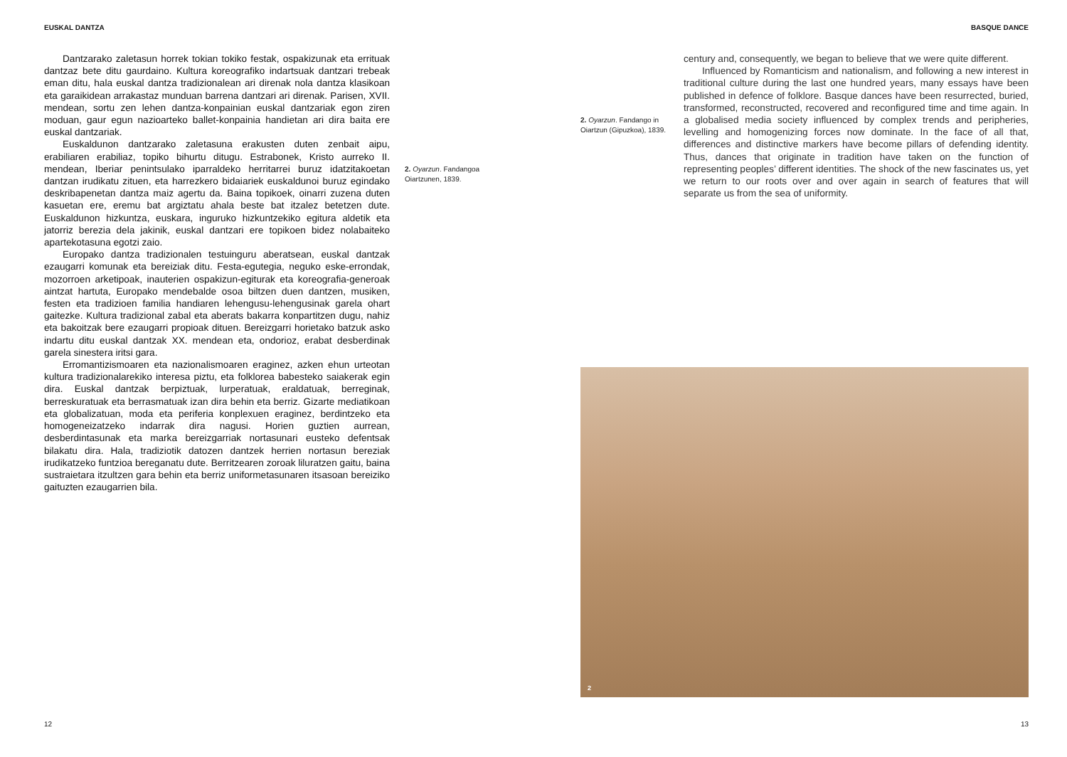EUSKAL DANTZA BASQUE DANCE
Dantzarako zaletasun horrek tokian tokiko festak, ospakizunak eta errituak dantzaz bete ditu gaurdaino. Kultura koreografiko indartsuak dantzari trebeak eman ditu, hala euskal dantza tradizionalean ari direnak nola dantza klasikoan eta garaikidean arrakastaz munduan barrena dantzari ari direnak. Parisen, XVII. mendean, sortu zen lehen dantza-konpainian euskal dantzariak egon ziren moduan, gaur egun nazioarteko ballet-konpainia handietan ari dira baita ere euskal dantzariak.
Euskaldunon dantzarako zaletasuna erakusten duten zenbait aipu, erabiliaren erabiliaz, topiko bihurtu ditugu. Estrabonek, Kristo aurreko II. mendean, Iberiar penintsulako iparraldeko herritarrei buruz idatzitakoetan dantzan irudikatu zituen, eta harrezkero bidaiariek euskaldunoi buruz egindako deskribapenetan dantza maiz agertu da. Baina topikoek, oinarri zuzena duten kasuetan ere, eremu bat argiztatu ahala beste bat itzalez betetzen dute. Euskaldunon hizkuntza, euskara, inguruko hizkuntzekiko egitura aldetik eta jatorriz berezia dela jakinik, euskal dantzari ere topikoen bidez nolabaiteko apartekotasuna egotzi zaio.
Europako dantza tradizionalen testuinguru aberatsean, euskal dantzak ezaugarri komunak eta bereiziak ditu. Festa-egutegia, neguko eske-errondak, mozorroen arketipoak, inauterien ospakizun-egiturak eta koreografia-generoak aintzat hartuta, Europako mendebalde osoa biltzen duen dantzen, musiken, festen eta tradizioen familia handiaren lehengusu-lehengusinak garela ohart gaitezke. Kultura tradizional zabal eta aberats bakarra konpartitzen dugu, nahiz eta bakoitzak bere ezaugarri propioak dituen. Bereizgarri horietako batzuk asko indartu ditu euskal dantzak XX. mendean eta, ondorioz, erabat desberdinak garela sinestera iritsi gara.
Erromantizismoaren eta nazionalismoaren eraginez, azken ehun urteotan kultura tradizionalarekiko interesa piztu, eta folklorea babesteko saiakerak egin dira. Euskal dantzak berpiztuak, lurperatuak, eraldatuak, berreginak, berreskuratuak eta berrasmatuak izan dira behin eta berriz. Gizarte mediatikoan eta globalizatuan, moda eta periferia konplexuen eraginez, berdintzeko eta homogeneizatzeko indarrak dira nagusi. Horien guztien aurrean, desberdintasunak eta marka bereizgarriak nortasunari eusteko defentsak bilakatu dira. Hala, tradiziotik datozen dantzek herrien nortasun bereziak irudikatzeko funtzioa bereganatu dute. Berritzearen zoroak liluratzen gaitu, baina sustraietara itzultzen gara behin eta berriz uniformetasunaren itsasoan bereiziko gaituzten ezaugarrien bila.
2. Oyarzun. Fandangoa Oiartzunen, 1839.
2. Oyarzun. Fandango in Oiartzun (Gipuzkoa), 1839.
century and, consequently, we began to believe that we were quite different.
Influenced by Romanticism and nationalism, and following a new interest in traditional culture during the last one hundred years, many essays have been published in defence of folklore. Basque dances have been resurrected, buried, transformed, reconstructed, recovered and reconfigured time and time again. In a globalised media society influenced by complex trends and peripheries, levelling and homogenizing forces now dominate. In the face of all that, differences and distinctive markers have become pillars of defending identity. Thus, dances that originate in tradition have taken on the function of representing peoples’ different identities. The shock of the new fascinates us, yet we return to our roots over and over again in search of features that will separate us from the sea of uniformity.
2
12 13